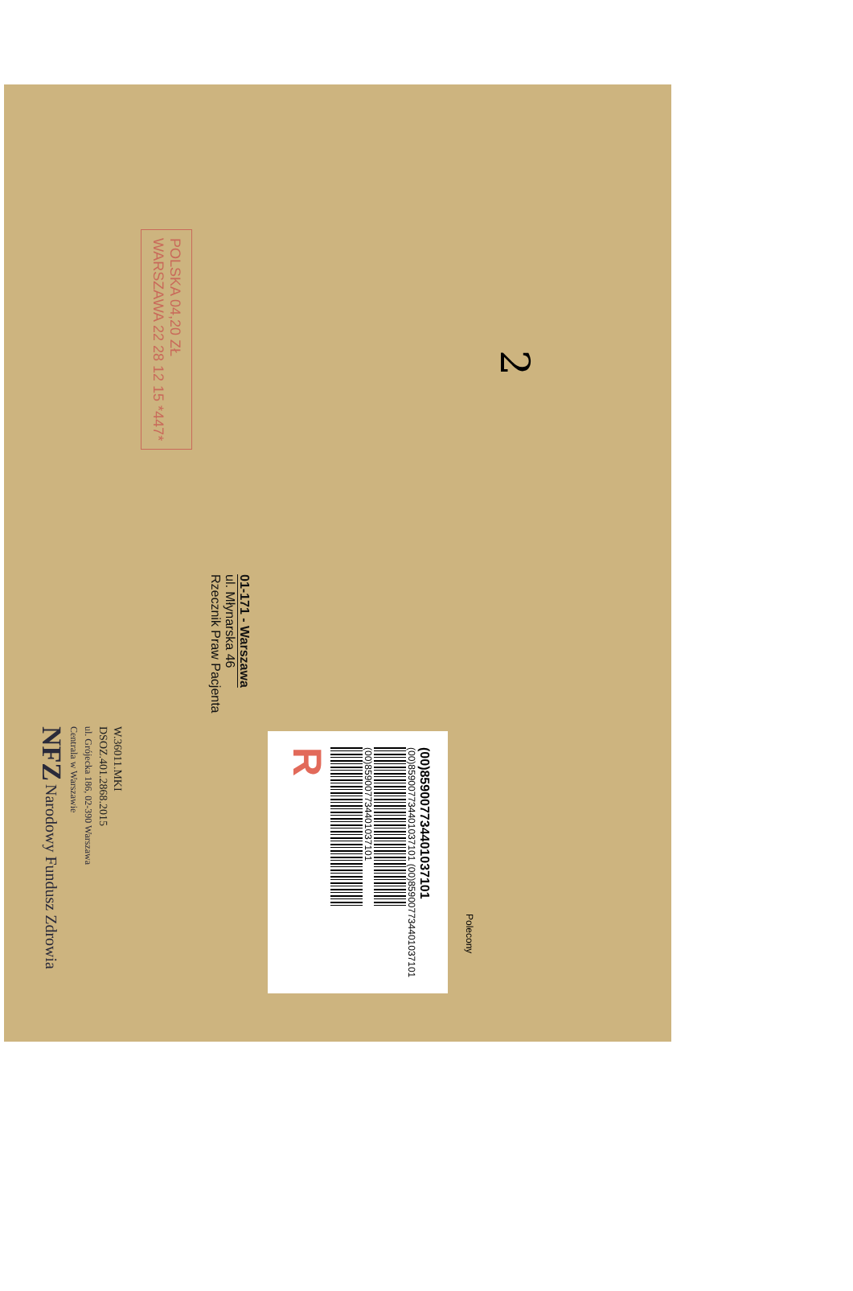NFZ Narodowy Fundusz Zdrowia
Centrala w Warszawie
ul. Grójecka 186, 02-390 Warszawa
DSOZ.401.2868.2015
W.36011.MKI
WARSZAWA 22 28 12 15 *447*
POLSKA 04,20 ZŁ
Rzecznik Praw Pacjenta
ul. Młynarska 46
01-171 - Warszawa
R
(00)859007734401037101
(00)859007734401037101 (00)859007734401037101
(00)859007734401037101
Polecony
2